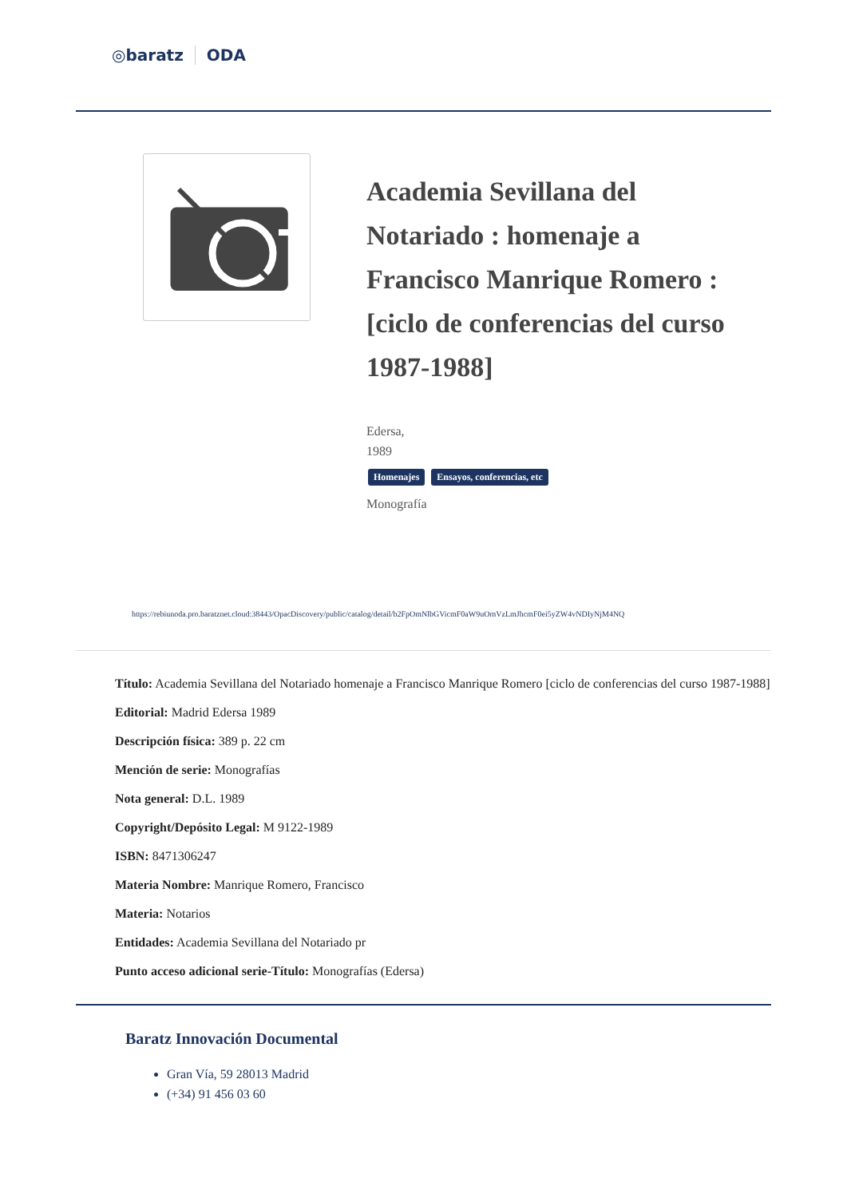◎baratz ODA
Academia Sevillana del Notariado : homenaje a Francisco Manrique Romero : [ciclo de conferencias del curso 1987-1988]
Edersa,
1989
Homenajes Ensayos, conferencias, etc
Monografía
https://rebiunoda.pro.baratznet.cloud:38443/OpacDiscovery/public/catalog/detail/b2FpOmNlbGVicmF0aW9uOmVzLmJhcmF0ei5yZW4vNDIyNjM4NQ
Título: Academia Sevillana del Notariado homenaje a Francisco Manrique Romero [ciclo de conferencias del curso 1987-1988]
Editorial: Madrid Edersa 1989
Descripción física: 389 p. 22 cm
Mención de serie: Monografías
Nota general: D.L. 1989
Copyright/Depósito Legal: M 9122-1989
ISBN: 8471306247
Materia Nombre: Manrique Romero, Francisco
Materia: Notarios
Entidades: Academia Sevillana del Notariado pr
Punto acceso adicional serie-Título: Monografías (Edersa)
Baratz Innovación Documental
Gran Vía, 59 28013 Madrid
(+34) 91 456 03 60